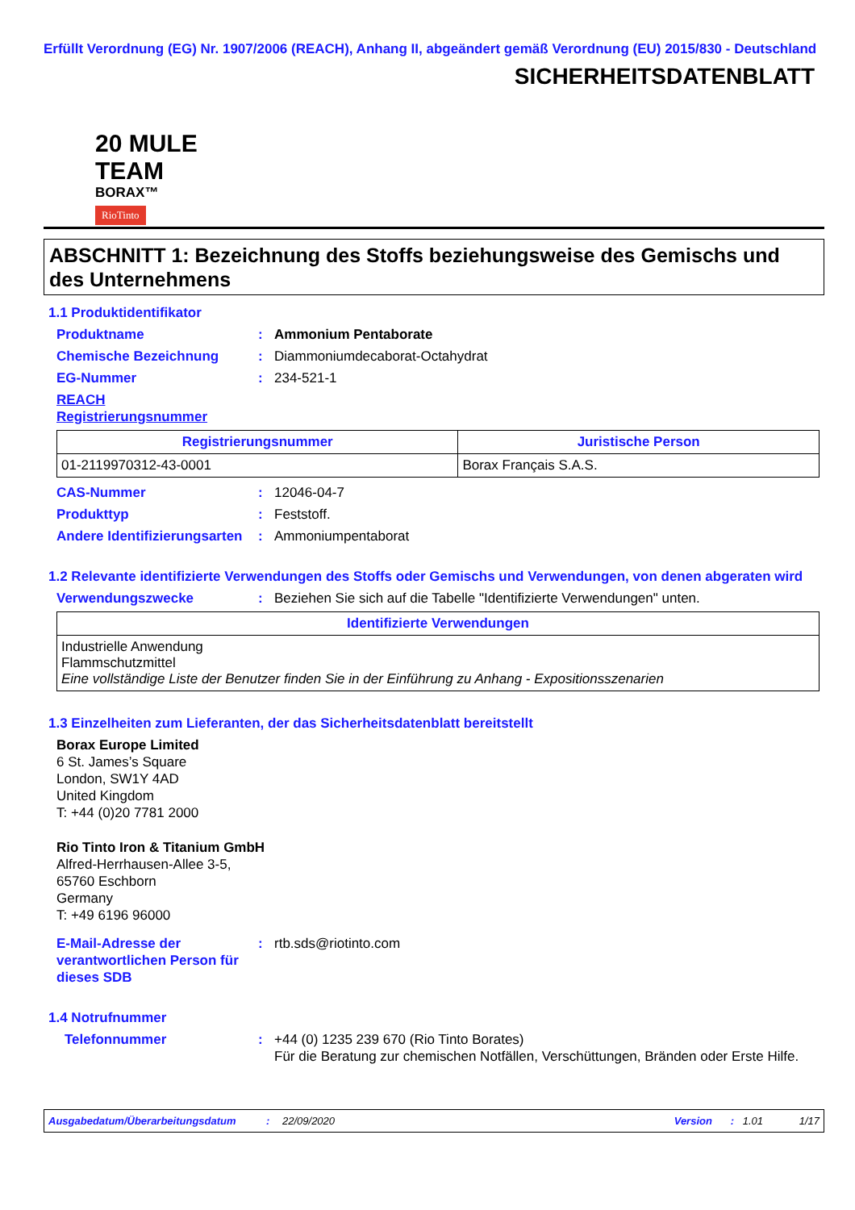Erfüllt Verordnung (EG) Nr. 1907/2006 (REACH), Anhang II, abgeändert gemäß Verordnung (EU) 2015/830 - Deutschland
SICHERHEITSDATENBLATT
20 MULE TEAM
BORAX™
RioTinto
ABSCHNITT 1: Bezeichnung des Stoffs beziehungsweise des Gemischs und des Unternehmens
1.1 Produktidentifikator
Produktname : Ammonium Pentaborate
Chemische Bezeichnung : Diammoniumdecaborat-Octahydrat
EG-Nummer : 234-521-1
REACH Registrierungsnummer
| Registrierungsnummer | Juristische Person |
| --- | --- |
| 01-2119970312-43-0001 | Borax Français S.A.S. |
CAS-Nummer : 12046-04-7
Produkttyp : Feststoff.
Andere Identifizierungsarten
: Ammoniumpentaborat
1.2 Relevante identifizierte Verwendungen des Stoffs oder Gemischs und Verwendungen, von denen abgeraten wird
Verwendungszwecke : Beziehen Sie sich auf die Tabelle "Identifizierte Verwendungen" unten.
| Identifizierte Verwendungen |
| --- |
| Industrielle Anwendung Flammschutzmittel Eine vollständige Liste der Benutzer finden Sie in der Einführung zu Anhang - Expositionsszenarien |
1.3 Einzelheiten zum Lieferanten, der das Sicherheitsdatenblatt bereitstellt
Borax Europe Limited
6 St. James’s Square
London, SW1Y 4AD
United Kingdom
T: +44 (0)20 7781 2000
Rio Tinto Iron & Titanium GmbH
Alfred-Herrhausen-Allee 3-5,
65760 Eschborn
Germany
T: +49 6196 96000
E-Mail-Adresse der verantwortlichen Person für dieses SDB
: rtb.sds@riotinto.com
1.4 Notrufnummer
Telefonnummer : +44 (0) 1235 239 670 (Rio Tinto Borates)
Für die Beratung zur chemischen Notfällen, Verschüttungen, Bränden oder Erste Hilfe.
Ausgabedatum/Überarbeitungsdatum: 22/09/2020 Version: 1.01 1/17